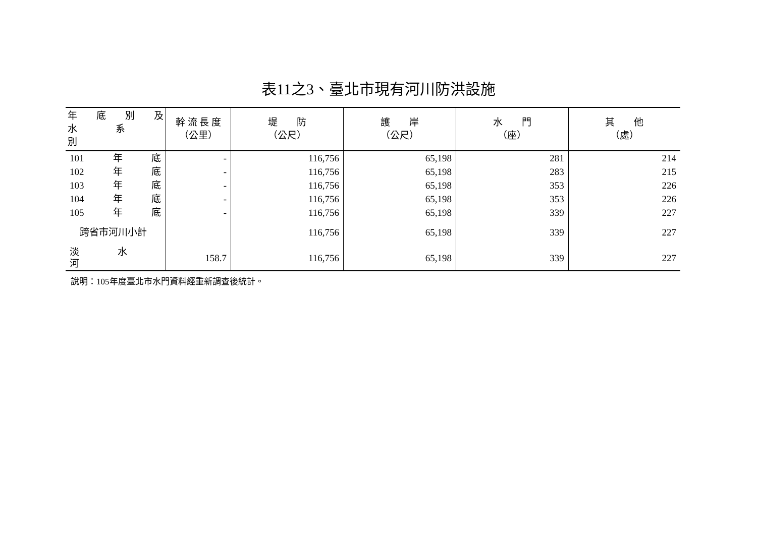表11之3、臺北市現有河川防洪設施
| 年 底 別 及 水 系 別 | 幹 流 長 度 （公里） | 堤 防 （公尺） | 護 岸 （公尺） | 水 門 （座） | 其 他 （處） |
| --- | --- | --- | --- | --- | --- |
| 101 年 底 | - | 116,756 | 65,198 | 281 | 214 |
| 102 年 底 | - | 116,756 | 65,198 | 283 | 215 |
| 103 年 底 | - | 116,756 | 65,198 | 353 | 226 |
| 104 年 底 | - | 116,756 | 65,198 | 353 | 226 |
| 105 年 底 | - | 116,756 | 65,198 | 339 | 227 |
| 跨省市河川小計 | | 116,756 | 65,198 | 339 | 227 |
| 淡 水 河 | 158.7 | 116,756 | 65,198 | 339 | 227 |
說明：105年度臺北市水門資料經重新調查後統計。